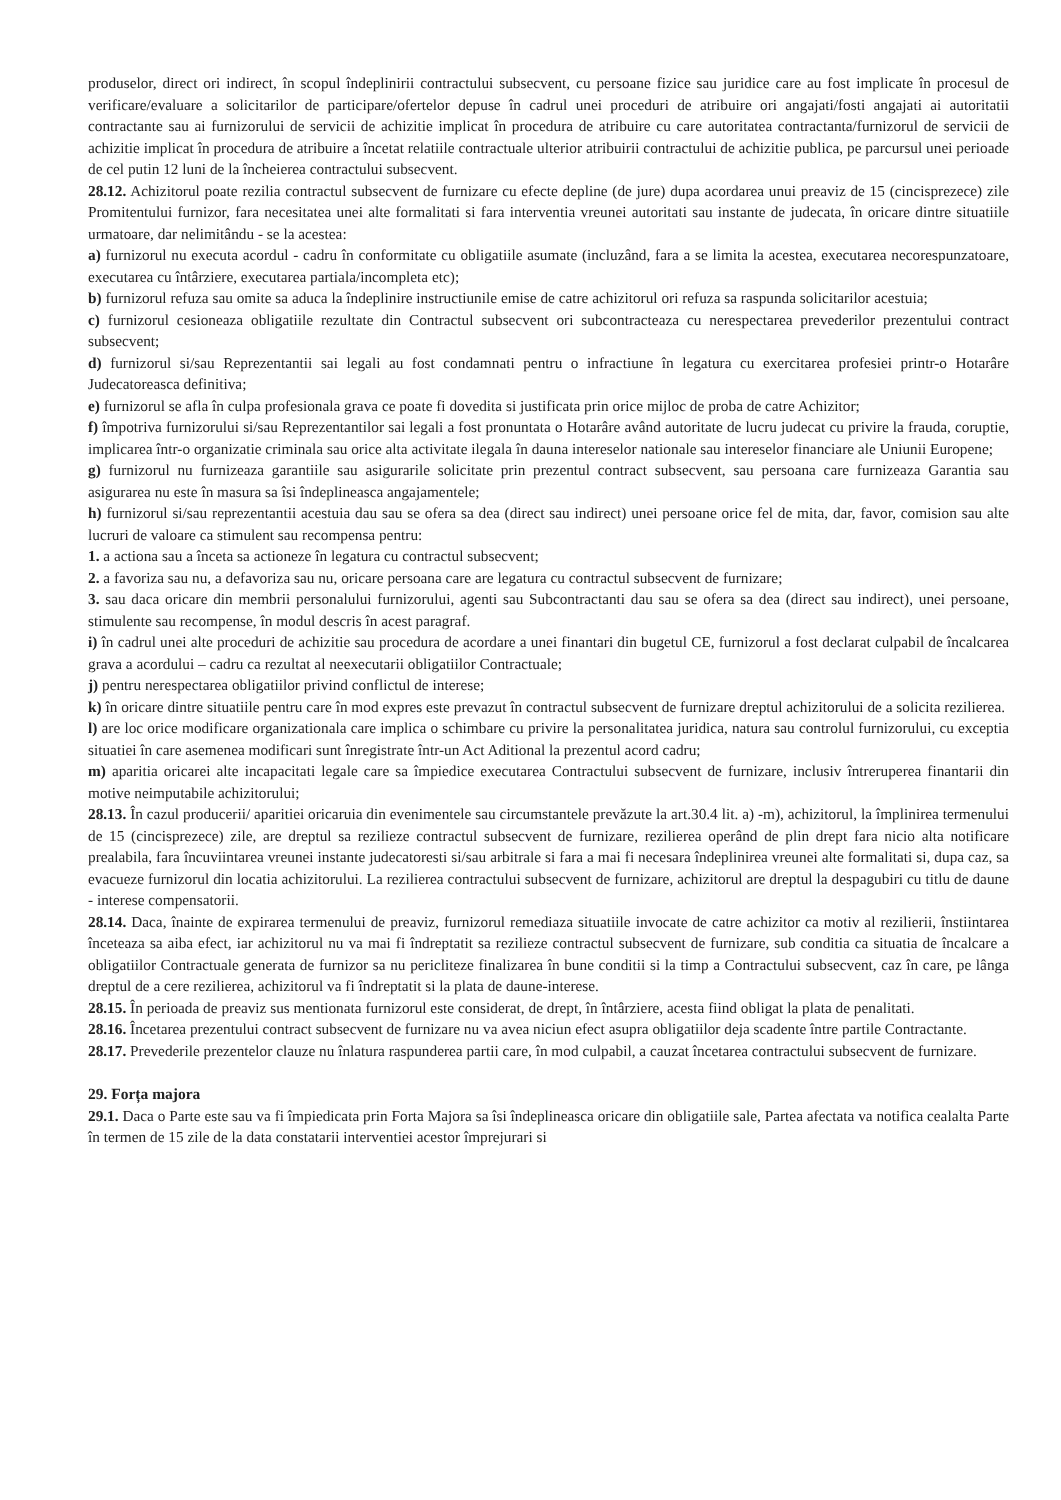produselor, direct ori indirect, în scopul îndeplinirii contractului subsecvent, cu persoane fizice sau juridice care au fost implicate în procesul de verificare/evaluare a solicitarilor de participare/ofertelor depuse în cadrul unei proceduri de atribuire ori angajati/fosti angajati ai autoritatii contractante sau ai furnizorului de servicii de achizitie implicat în procedura de atribuire cu care autoritatea contractanta/furnizorul de servicii de achizitie implicat în procedura de atribuire a încetat relatiile contractuale ulterior atribuirii contractului de achizitie publica, pe parcursul unei perioade de cel putin 12 luni de la încheierea contractului subsecvent.
28.12. Achizitorul poate rezilia contractul subsecvent de furnizare cu efecte depline (de jure) dupa acordarea unui preaviz de 15 (cincisprezece) zile Promitentului furnizor, fara necesitatea unei alte formalitati si fara interventia vreunei autoritati sau instante de judecata, în oricare dintre situatiile urmatoare, dar nelimitându - se la acestea:
a) furnizorul nu executa acordul - cadru în conformitate cu obligatiile asumate (incluzând, fara a se limita la acestea, executarea necorespunzatoare, executarea cu întârziere, executarea partiala/incompleta etc);
b) furnizorul refuza sau omite sa aduca la îndeplinire instructiunile emise de catre achizitorul ori refuza sa raspunda solicitarilor acestuia;
c) furnizorul cesioneaza obligatiile rezultate din Contractul subsecvent ori subcontracteaza cu nerespectarea prevederilor prezentului contract subsecvent;
d) furnizorul si/sau Reprezentantii sai legali au fost condamnati pentru o infractiune în legatura cu exercitarea profesiei printr-o Hotarâre Judecatoreasca definitiva;
e) furnizorul se afla în culpa profesionala grava ce poate fi dovedita si justificata prin orice mijloc de proba de catre Achizitor;
f) împotriva furnizorului si/sau Reprezentantilor sai legali a fost pronuntata o Hotarâre având autoritate de lucru judecat cu privire la frauda, coruptie, implicarea într-o organizatie criminala sau orice alta activitate ilegala în dauna intereselor nationale sau intereselor financiare ale Uniunii Europene;
g) furnizorul nu furnizeaza garantiile sau asigurarile solicitate prin prezentul contract subsecvent, sau persoana care furnizeaza Garantia sau asigurarea nu este în masura sa îsi îndeplineasca angajamentele;
h) furnizorul si/sau reprezentantii acestuia dau sau se ofera sa dea (direct sau indirect) unei persoane orice fel de mita, dar, favor, comision sau alte lucruri de valoare ca stimulent sau recompensa pentru:
1. a actiona sau a înceta sa actioneze în legatura cu contractul subsecvent;
2. a favoriza sau nu, a defavoriza sau nu, oricare persoana care are legatura cu contractul subsecvent de furnizare;
3. sau daca oricare din membrii personalului furnizorului, agenti sau Subcontractanti dau sau se ofera sa dea (direct sau indirect), unei persoane, stimulente sau recompense, în modul descris în acest paragraf.
i) în cadrul unei alte proceduri de achizitie sau procedura de acordare a unei finantari din bugetul CE, furnizorul a fost declarat culpabil de încalcarea grava a acordului – cadru ca rezultat al neexecutarii obligatiilor Contractuale;
j) pentru nerespectarea obligatiilor privind conflictul de interese;
k) în oricare dintre situatiile pentru care în mod expres este prevazut în contractul subsecvent de furnizare dreptul achizitorului de a solicita rezilierea.
l) are loc orice modificare organizationala care implica o schimbare cu privire la personalitatea juridica, natura sau controlul furnizorului, cu exceptia situatiei în care asemenea modificari sunt înregistrate într-un Act Aditional la prezentul acord cadru;
m) aparitia oricarei alte incapacitati legale care sa împiedice executarea Contractului subsecvent de furnizare, inclusiv întreruperea finantarii din motive neimputabile achizitorului;
28.13. În cazul producerii/ aparitiei oricaruia din evenimentele sau circumstantele prevăzute la art.30.4 lit. a) -m), achizitorul, la împlinirea termenului de 15 (cincisprezece) zile, are dreptul sa rezilieze contractul subsecvent de furnizare, rezilierea operând de plin drept fara nicio alta notificare prealabila, fara încuviintarea vreunei instante judecatoresti si/sau arbitrale si fara a mai fi necesara îndeplinirea vreunei alte formalitati si, dupa caz, sa evacueze furnizorul din locatia achizitorului. La rezilierea contractului subsecvent de furnizare, achizitorul are dreptul la despagubiri cu titlu de daune - interese compensatorii.
28.14. Daca, înainte de expirarea termenului de preaviz, furnizorul remediaza situatiile invocate de catre achizitor ca motiv al rezilierii, înstiintarea înceteaza sa aiba efect, iar achizitorul nu va mai fi îndreptatit sa rezilieze contractul subsecvent de furnizare, sub conditia ca situatia de încalcare a obligatiilor Contractuale generata de furnizor sa nu pericliteze finalizarea în bune conditii si la timp a Contractului subsecvent, caz în care, pe lânga dreptul de a cere rezilierea, achizitorul va fi îndreptatit si la plata de daune-interese.
28.15. În perioada de preaviz sus mentionata furnizorul este considerat, de drept, în întârziere, acesta fiind obligat la plata de penalitati.
28.16. Încetarea prezentului contract subsecvent de furnizare nu va avea niciun efect asupra obligatiilor deja scadente între partile Contractante.
28.17. Prevederile prezentelor clauze nu înlatura raspunderea partii care, în mod culpabil, a cauzat încetarea contractului subsecvent de furnizare.
29. Forța majora
29.1. Daca o Parte este sau va fi împiedicata prin Forta Majora sa îsi îndeplineasca oricare din obligatiile sale, Partea afectata va notifica cealalta Parte în termen de 15 zile de la data constatarii interventiei acestor împrejurari si